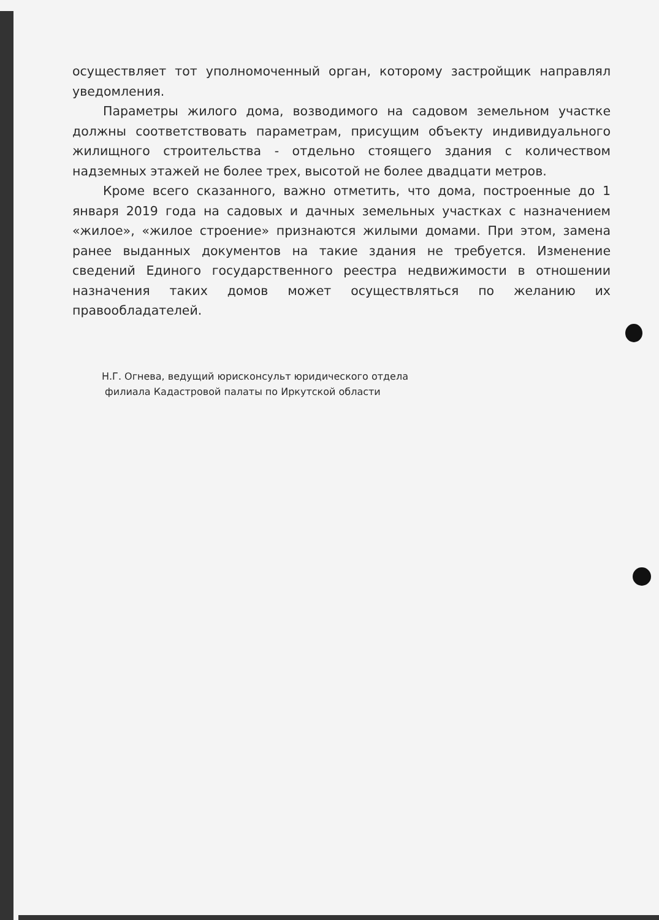осуществляет тот уполномоченный орган, которому застройщик направлял уведомления.
Параметры жилого дома, возводимого на садовом земельном участке должны соответствовать параметрам, присущим объекту индивидуального жилищного строительства - отдельно стоящего здания с количеством надземных этажей не более трех, высотой не более двадцати метров.
Кроме всего сказанного, важно отметить, что дома, построенные до 1 января 2019 года на садовых и дачных земельных участках с назначением «жилое», «жилое строение» признаются жилыми домами. При этом, замена ранее выданных документов на такие здания не требуется. Изменение сведений Единого государственного реестра недвижимости в отношении назначения таких домов может осуществляться по желанию их правообладателей.
Н.Г. Огнева, ведущий юрисконсульт юридического отдела
филиала Кадастровой палаты по Иркутской области